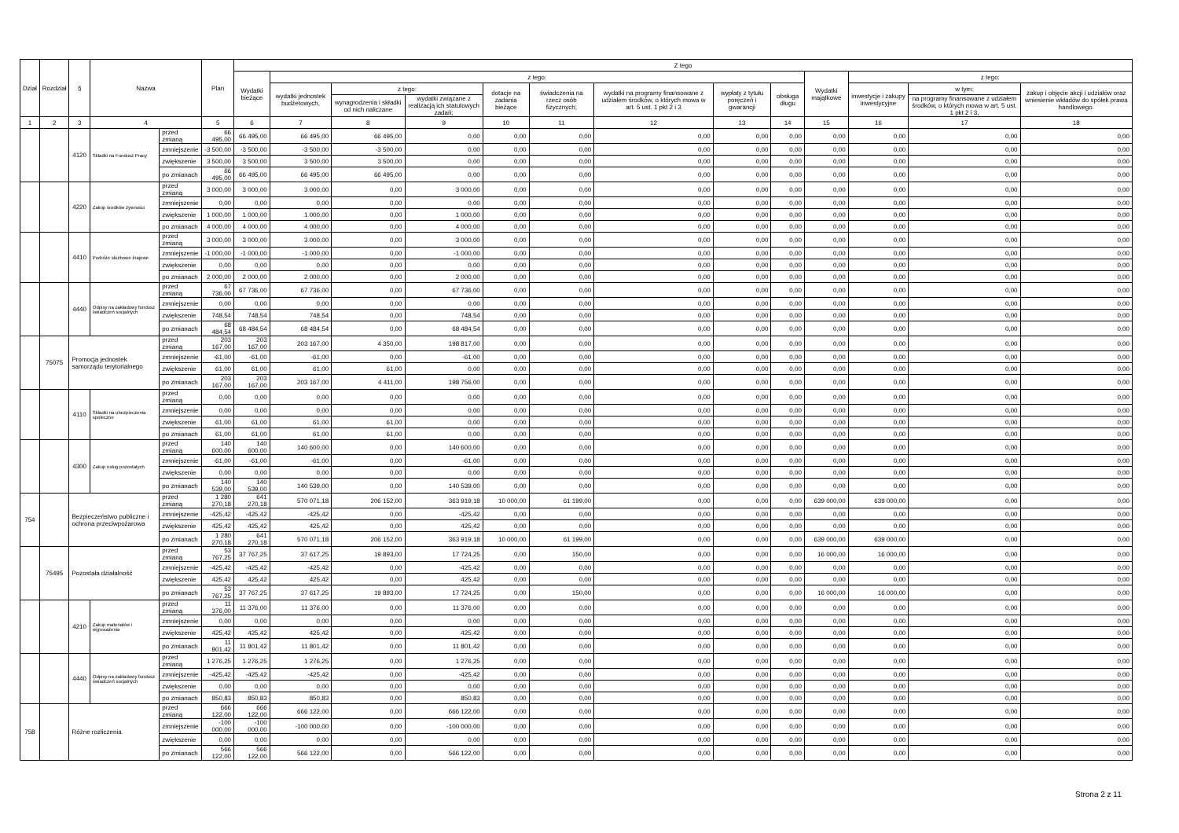| Dział | Rozdział | § | Nazwa | | Plan | Z tego | | | | | | | | | | | | |
| --- | --- | --- | --- | --- | --- | --- | --- | --- | --- | --- | --- | --- | --- | --- | --- | --- | --- | --- |
| | | | | | | Wydatki bieżące | z tego: | | | | | | | | Wydatki majątkowe | z tego: | | |
| | | | | | | | wydatki jednostek budżetowych, | z tego: | | dotacje na zadania bieżące | świadczenia na rzecz osób fizycznych; | wydatki na programy finansowane z udziałem środków, o których mowa w art. 5 ust. 1 pkt 2 i 3 | wypłaty z tytułu poręczeń i gwarancji | obsługa długu | | inwestycje i zakupy inwestycyjne | w tym: | zakup i objęcie akcji i udziałów oraz wniesienie wkładów do spółek prawa handlowego. |
| | | | | | | | | wynagrodzenia i składki od nich naliczane | wydatki związane z realizacją ich statutowych zadań; | | | | | | | | na programy finansowane z udziałem środków, o których mowa w art. 5 ust. 1 pkt 2 i 3, | |
| 1 | 2 | 3 | 4 | | 5 | 6 | 7 | 8 | 9 | 10 | 11 | 12 | 13 | 14 | 15 | 16 | 17 | 18 |
| | | 4120 | Składki na Fundusz Pracy | przed zmianą | 66 495,00 | 66 495,00 | 66 495,00 | 66 495,00 | 0,00 | 0,00 | 0,00 | 0,00 | 0,00 | 0,00 | 0,00 | 0,00 | 0,00 | 0,00 |
| | | | | zmniejszenie | -3 500,00 | -3 500,00 | -3 500,00 | -3 500,00 | 0,00 | 0,00 | 0,00 | 0,00 | 0,00 | 0,00 | 0,00 | 0,00 | 0,00 | 0,00 |
| | | | | zwiększenie | 3 500,00 | 3 500,00 | 3 500,00 | 3 500,00 | 0,00 | 0,00 | 0,00 | 0,00 | 0,00 | 0,00 | 0,00 | 0,00 | 0,00 | 0,00 |
| | | | | po zmianach | 66 495,00 | 66 495,00 | 66 495,00 | 66 495,00 | 0,00 | 0,00 | 0,00 | 0,00 | 0,00 | 0,00 | 0,00 | 0,00 | 0,00 | 0,00 |
| | | 4220 | Zakup środków żywności | przed zmianą | 3 000,00 | 3 000,00 | 3 000,00 | 0,00 | 3 000,00 | 0,00 | 0,00 | 0,00 | 0,00 | 0,00 | 0,00 | 0,00 | 0,00 | 0,00 |
| | | | | zmniejszenie | 0,00 | 0,00 | 0,00 | 0,00 | 0,00 | 0,00 | 0,00 | 0,00 | 0,00 | 0,00 | 0,00 | 0,00 | 0,00 | 0,00 |
| | | | | zwiększenie | 1 000,00 | 1 000,00 | 1 000,00 | 0,00 | 1 000,00 | 0,00 | 0,00 | 0,00 | 0,00 | 0,00 | 0,00 | 0,00 | 0,00 | 0,00 |
| | | | | po zmianach | 4 000,00 | 4 000,00 | 4 000,00 | 0,00 | 4 000,00 | 0,00 | 0,00 | 0,00 | 0,00 | 0,00 | 0,00 | 0,00 | 0,00 | 0,00 |
| | | 4410 | Podróże służbowe krajowe | przed zmianą | 3 000,00 | 3 000,00 | 3 000,00 | 0,00 | 3 000,00 | 0,00 | 0,00 | 0,00 | 0,00 | 0,00 | 0,00 | 0,00 | 0,00 | 0,00 |
| | | | | zmniejszenie | -1 000,00 | -1 000,00 | -1 000,00 | 0,00 | -1 000,00 | 0,00 | 0,00 | 0,00 | 0,00 | 0,00 | 0,00 | 0,00 | 0,00 | 0,00 |
| | | | | zwiększenie | 0,00 | 0,00 | 0,00 | 0,00 | 0,00 | 0,00 | 0,00 | 0,00 | 0,00 | 0,00 | 0,00 | 0,00 | 0,00 | 0,00 |
| | | | | po zmianach | 2 000,00 | 2 000,00 | 2 000,00 | 0,00 | 2 000,00 | 0,00 | 0,00 | 0,00 | 0,00 | 0,00 | 0,00 | 0,00 | 0,00 | 0,00 |
| | | 4440 | Odpisy na zakładowy fundusz świadczeń socjalnych | przed zmianą | 67 736,00 | 67 736,00 | 67 736,00 | 0,00 | 67 736,00 | 0,00 | 0,00 | 0,00 | 0,00 | 0,00 | 0,00 | 0,00 | 0,00 | 0,00 |
| | | | | zmniejszenie | 0,00 | 0,00 | 0,00 | 0,00 | 0,00 | 0,00 | 0,00 | 0,00 | 0,00 | 0,00 | 0,00 | 0,00 | 0,00 | 0,00 |
| | | | | zwiększenie | 748,54 | 748,54 | 748,54 | 0,00 | 748,54 | 0,00 | 0,00 | 0,00 | 0,00 | 0,00 | 0,00 | 0,00 | 0,00 | 0,00 |
| | | | | po zmianach | 68 484,54 | 68 484,54 | 68 484,54 | 0,00 | 68 484,54 | 0,00 | 0,00 | 0,00 | 0,00 | 0,00 | 0,00 | 0,00 | 0,00 | 0,00 |
| | 75075 | Promocja jednostek samorządu terytorialnego | | przed zmianą | 203 167,00 | 203 167,00 | 203 167,00 | 4 350,00 | 198 817,00 | 0,00 | 0,00 | 0,00 | 0,00 | 0,00 | 0,00 | 0,00 | 0,00 | 0,00 |
| | | | | zmniejszenie | -61,00 | -61,00 | -61,00 | 0,00 | -61,00 | 0,00 | 0,00 | 0,00 | 0,00 | 0,00 | 0,00 | 0,00 | 0,00 | 0,00 |
| | | | | zwiększenie | 61,00 | 61,00 | 61,00 | 61,00 | 0,00 | 0,00 | 0,00 | 0,00 | 0,00 | 0,00 | 0,00 | 0,00 | 0,00 | 0,00 |
| | | | | po zmianach | 203 167,00 | 203 167,00 | 203 167,00 | 4 411,00 | 198 756,00 | 0,00 | 0,00 | 0,00 | 0,00 | 0,00 | 0,00 | 0,00 | 0,00 | 0,00 |
| | | 4110 | Składki na ubezpieczenia społeczne | przed zmianą | 0,00 | 0,00 | 0,00 | 0,00 | 0,00 | 0,00 | 0,00 | 0,00 | 0,00 | 0,00 | 0,00 | 0,00 | 0,00 | 0,00 |
| | | | | zmniejszenie | 0,00 | 0,00 | 0,00 | 0,00 | 0,00 | 0,00 | 0,00 | 0,00 | 0,00 | 0,00 | 0,00 | 0,00 | 0,00 | 0,00 |
| | | | | zwiększenie | 61,00 | 61,00 | 61,00 | 61,00 | 0,00 | 0,00 | 0,00 | 0,00 | 0,00 | 0,00 | 0,00 | 0,00 | 0,00 | 0,00 |
| | | | | po zmianach | 61,00 | 61,00 | 61,00 | 61,00 | 0,00 | 0,00 | 0,00 | 0,00 | 0,00 | 0,00 | 0,00 | 0,00 | 0,00 | 0,00 |
| | | 4300 | Zakup usług pozostałych | przed zmianą | 140 600,00 | 140 600,00 | 140 600,00 | 0,00 | 140 600,00 | 0,00 | 0,00 | 0,00 | 0,00 | 0,00 | 0,00 | 0,00 | 0,00 | 0,00 |
| | | | | zmniejszenie | -61,00 | -61,00 | -61,00 | 0,00 | -61,00 | 0,00 | 0,00 | 0,00 | 0,00 | 0,00 | 0,00 | 0,00 | 0,00 | 0,00 |
| | | | | zwiększenie | 0,00 | 0,00 | 0,00 | 0,00 | 0,00 | 0,00 | 0,00 | 0,00 | 0,00 | 0,00 | 0,00 | 0,00 | 0,00 | 0,00 |
| | | | | po zmianach | 140 539,00 | 140 539,00 | 140 539,00 | 0,00 | 140 539,00 | 0,00 | 0,00 | 0,00 | 0,00 | 0,00 | 0,00 | 0,00 | 0,00 | 0,00 |
| 754 | | Bezpieczeństwo publiczne i ochrona przeciwpożarowa | | przed zmianą | 1 280 270,18 | 641 270,18 | 570 071,18 | 206 152,00 | 363 919,18 | 10 000,00 | 61 199,00 | 0,00 | 0,00 | 0,00 | 639 000,00 | 639 000,00 | 0,00 | 0,00 |
| | | | | zmniejszenie | -425,42 | -425,42 | -425,42 | 0,00 | -425,42 | 0,00 | 0,00 | 0,00 | 0,00 | 0,00 | 0,00 | 0,00 | 0,00 | 0,00 |
| | | | | zwiększenie | 425,42 | 425,42 | 425,42 | 0,00 | 425,42 | 0,00 | 0,00 | 0,00 | 0,00 | 0,00 | 0,00 | 0,00 | 0,00 | 0,00 |
| | | | | po zmianach | 1 280 270,18 | 641 270,18 | 570 071,18 | 206 152,00 | 363 919,18 | 10 000,00 | 61 199,00 | 0,00 | 0,00 | 0,00 | 639 000,00 | 639 000,00 | 0,00 | 0,00 |
| | 75495 | Pozostała działalność | | przed zmianą | 53 767,25 | 37 767,25 | 37 617,25 | 19 893,00 | 17 724,25 | 0,00 | 150,00 | 0,00 | 0,00 | 0,00 | 16 000,00 | 16 000,00 | 0,00 | 0,00 |
| | | | | zmniejszenie | -425,42 | -425,42 | -425,42 | 0,00 | -425,42 | 0,00 | 0,00 | 0,00 | 0,00 | 0,00 | 0,00 | 0,00 | 0,00 | 0,00 |
| | | | | zwiększenie | 425,42 | 425,42 | 425,42 | 0,00 | 425,42 | 0,00 | 0,00 | 0,00 | 0,00 | 0,00 | 0,00 | 0,00 | 0,00 | 0,00 |
| | | | | po zmianach | 53 767,25 | 37 767,25 | 37 617,25 | 19 893,00 | 17 724,25 | 0,00 | 150,00 | 0,00 | 0,00 | 0,00 | 16 000,00 | 16 000,00 | 0,00 | 0,00 |
| | | 4210 | Zakup materiałów i wyposażenia | przed zmianą | 11 376,00 | 11 376,00 | 11 376,00 | 0,00 | 11 376,00 | 0,00 | 0,00 | 0,00 | 0,00 | 0,00 | 0,00 | 0,00 | 0,00 | 0,00 |
| | | | | zmniejszenie | 0,00 | 0,00 | 0,00 | 0,00 | 0,00 | 0,00 | 0,00 | 0,00 | 0,00 | 0,00 | 0,00 | 0,00 | 0,00 | 0,00 |
| | | | | zwiększenie | 425,42 | 425,42 | 425,42 | 0,00 | 425,42 | 0,00 | 0,00 | 0,00 | 0,00 | 0,00 | 0,00 | 0,00 | 0,00 | 0,00 |
| | | | | po zmianach | 11 801,42 | 11 801,42 | 11 801,42 | 0,00 | 11 801,42 | 0,00 | 0,00 | 0,00 | 0,00 | 0,00 | 0,00 | 0,00 | 0,00 | 0,00 |
| | | 4440 | Odpisy na zakładowy fundusz świadczeń socjalnych | przed zmianą | 1 276,25 | 1 276,25 | 1 276,25 | 0,00 | 1 276,25 | 0,00 | 0,00 | 0,00 | 0,00 | 0,00 | 0,00 | 0,00 | 0,00 | 0,00 |
| | | | | zmniejszenie | -425,42 | -425,42 | -425,42 | 0,00 | -425,42 | 0,00 | 0,00 | 0,00 | 0,00 | 0,00 | 0,00 | 0,00 | 0,00 | 0,00 |
| | | | | zwiększenie | 0,00 | 0,00 | 0,00 | 0,00 | 0,00 | 0,00 | 0,00 | 0,00 | 0,00 | 0,00 | 0,00 | 0,00 | 0,00 | 0,00 |
| | | | | po zmianach | 850,83 | 850,83 | 850,83 | 0,00 | 850,83 | 0,00 | 0,00 | 0,00 | 0,00 | 0,00 | 0,00 | 0,00 | 0,00 | 0,00 |
| 758 | | Różne rozliczenia | | przed zmianą | 666 122,00 | 666 122,00 | 666 122,00 | 0,00 | 666 122,00 | 0,00 | 0,00 | 0,00 | 0,00 | 0,00 | 0,00 | 0,00 | 0,00 | 0,00 |
| | | | | zmniejszenie | -100 000,00 | -100 000,00 | -100 000,00 | 0,00 | -100 000,00 | 0,00 | 0,00 | 0,00 | 0,00 | 0,00 | 0,00 | 0,00 | 0,00 | 0,00 |
| | | | | zwiększenie | 0,00 | 0,00 | 0,00 | 0,00 | 0,00 | 0,00 | 0,00 | 0,00 | 0,00 | 0,00 | 0,00 | 0,00 | 0,00 | 0,00 |
| | | | | po zmianach | 566 122,00 | 566 122,00 | 566 122,00 | 0,00 | 566 122,00 | 0,00 | 0,00 | 0,00 | 0,00 | 0,00 | 0,00 | 0,00 | 0,00 | 0,00 |
Strona 2 z 11